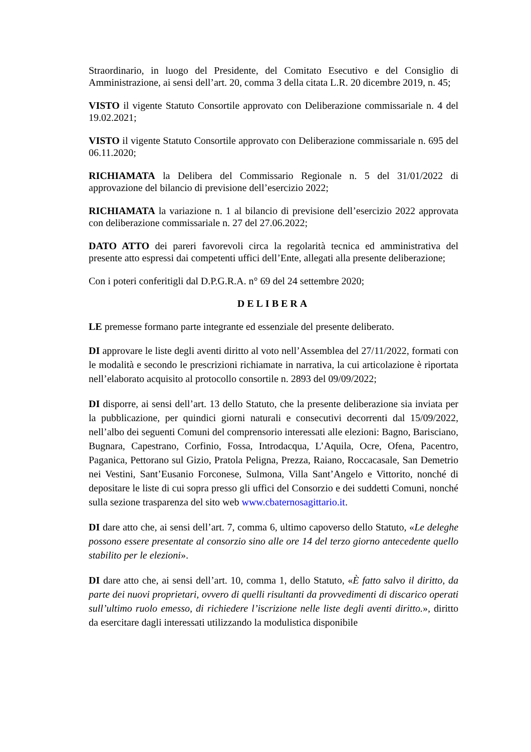Straordinario, in luogo del Presidente, del Comitato Esecutivo e del Consiglio di Amministrazione, ai sensi dell’art. 20, comma 3 della citata L.R. 20 dicembre 2019, n. 45;
VISTO il vigente Statuto Consortile approvato con Deliberazione commissariale n. 4 del 19.02.2021;
VISTO il vigente Statuto Consortile approvato con Deliberazione commissariale n. 695 del 06.11.2020;
RICHIAMATA la Delibera del Commissario Regionale n. 5 del 31/01/2022 di approvazione del bilancio di previsione dell’esercizio 2022;
RICHIAMATA la variazione n. 1 al bilancio di previsione dell’esercizio 2022 approvata con deliberazione commissariale n. 27 del 27.06.2022;
DATO ATTO dei pareri favorevoli circa la regolarità tecnica ed amministrativa del presente atto espressi dai competenti uffici dell’Ente, allegati alla presente deliberazione;
Con i poteri conferitigli dal D.P.G.R.A. n° 69 del 24 settembre 2020;
DELIBERA
LE premesse formano parte integrante ed essenziale del presente deliberato.
DI approvare le liste degli aventi diritto al voto nell’Assemblea del 27/11/2022, formati con le modalità e secondo le prescrizioni richiamate in narrativa, la cui articolazione è riportata nell’elaborato acquisito al protocollo consortile n. 2893 del 09/09/2022;
DI disporre, ai sensi dell’art. 13 dello Statuto, che la presente deliberazione sia inviata per la pubblicazione, per quindici giorni naturali e consecutivi decorrenti dal 15/09/2022, nell’albo dei seguenti Comuni del comprensorio interessati alle elezioni: Bagno, Barisciano, Bugnara, Capestrano, Corfinio, Fossa, Introdacqua, L’Aquila, Ocre, Ofena, Pacentro, Paganica, Pettorano sul Gizio, Pratola Peligna, Prezza, Raiano, Roccacasale, San Demetrio nei Vestini, Sant’Eusanio Forconese, Sulmona, Villa Sant’Angelo e Vittorito, nonché di depositare le liste di cui sopra presso gli uffici del Consorzio e dei suddetti Comuni, nonché sulla sezione trasparenza del sito web www.cbaternosagittario.it.
DI dare atto che, ai sensi dell’art. 7, comma 6, ultimo capoverso dello Statuto, «Le deleghe possono essere presentate al consorzio sino alle ore 14 del terzo giorno antecedente quello stabilito per le elezioni».
DI dare atto che, ai sensi dell’art. 10, comma 1, dello Statuto, «È fatto salvo il diritto, da parte dei nuovi proprietari, ovvero di quelli risultanti da provvedimenti di discarico operati sull’ultimo ruolo emesso, di richiedere l’iscrizione nelle liste degli aventi diritto.», diritto da esercitare dagli interessati utilizzando la modulistica disponibile